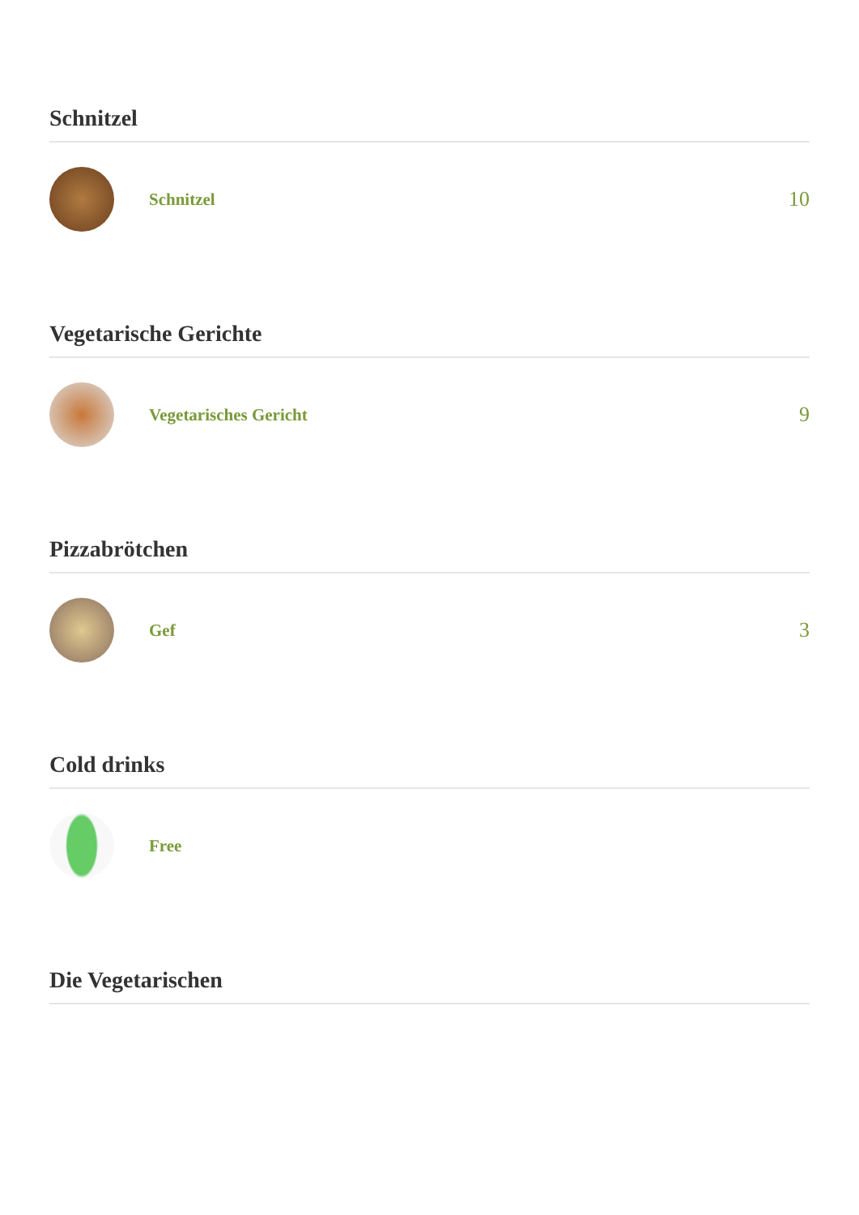Schnitzel
Schnitzel
10
Vegetarische Gerichte
Vegetarisches Gericht
9
Pizzabrötchen
Gef
3
Cold drinks
Free
Die Vegetarischen